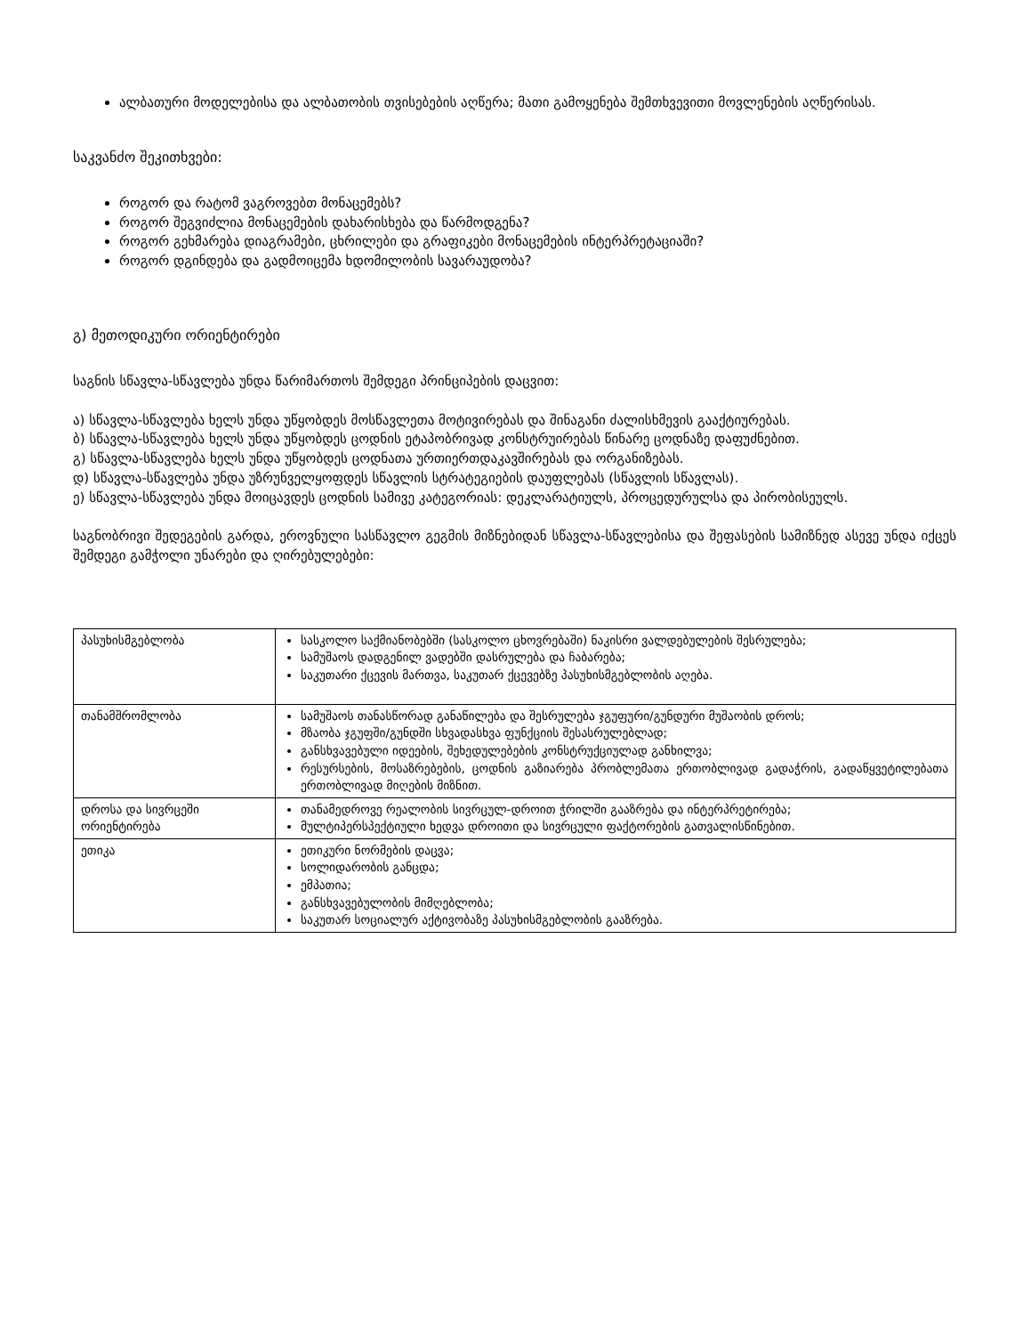ალბათური მოდელებისა და ალბათობის თვისებების აღწერა; მათი გამოყენება შემთხვევითი მოვლენების აღწერისას.
საკვანძო შეკითხვები:
როგორ და რატომ ვაგროვებთ მონაცემებს?
როგორ შეგვიძლია მონაცემების დახარისხება და წარმოდგენა?
როგორ გეხმარება დიაგრამები, ცხრილები და გრაფიკები მონაცემების ინტერპრეტაციაში?
როგორ დგინდება და გადმოიცემა ხდომილობის სავარაუდობა?
გ) მეთოდიკური ორიენტირები
საგნის სწავლა-სწავლება უნდა წარიმართოს შემდეგი პრინციპების დაცვით:
ა) სწავლა-სწავლება ხელს უნდა უწყობდეს მოსწავლეთა მოტივირებას და შინაგანი ძალისხმევის გააქტიურებას.
ბ) სწავლა-სწავლება ხელს უნდა უწყობდეს ცოდნის ეტაპობრივად კონსტრუირებას წინარე ცოდნაზე დაფუძნებით.
გ) სწავლა-სწავლება ხელს უნდა უწყობდეს ცოდნათა ურთიერთდაკავშირებას და ორგანიზებას.
დ) სწავლა-სწავლება უნდა უზრუნველყოფდეს სწავლის სტრატეგიების დაუფლებას (სწავლის სწავლას).
ე) სწავლა-სწავლება უნდა მოიცავდეს ცოდნის სამივე კატეგორიას: დეკლარატიულს, პროცედურულსა და პირობისეულს.
საგნობრივი შედეგების გარდა, ეროვნული სასწავლო გეგმის მიზნებიდან სწავლა-სწავლებისა და შეფასების სამიზნედ ასევე უნდა იქცეს შემდეგი გამჭოლი უნარები და ღირებულებები:
| პასუხისმგებლობა | სასკოლო საქმიანობებში (სასკოლო ცხოვრებაში) ნაკისრი ვალდებულების შესრულება; სამუშაოს დადგენილ ვადებში დასრულება და ჩაბარება; საკუთარი ქცევის მართვა, საკუთარ ქცევებზე პასუხისმგებლობის აღება. |
| თანამშრომლობა | სამუშაოს თანასწორად განაწილება და შესრულება ჯგუფური/გუნდური მუშაობის დროს; მზაობა ჯგუფში/გუნდში სხვადასხვა ფუნქციის შესასრულებლად; განსხვავებული იდეების, შეხედულებების კონსტრუქციულად განხილვა; რესურსების, მოსაზრებების, ცოდნის გაზიარება პრობლემათა ერთობლივად გადაჭრის, გადაწყვეტილებათა ერთობლივად მიღების მიზნით. |
| დროსა და სივრცეში ორიენტირება | თანამედროვე რეალობის სივრცულ-დროით ჭრილში გააზრება და ინტერპრეტირება; მულტიპერსპექტიული ხედვა დროითი და სივრცული ფაქტორების გათვალისწინებით. |
| ეთიკა | ეთიკური ნორმების დაცვა; სოლიდარობის განცდა; ემპათია; განსხვავებულობის მიმღებლობა; საკუთარ სოციალურ აქტივობაზე პასუხისმგებლობის გააზრება. |